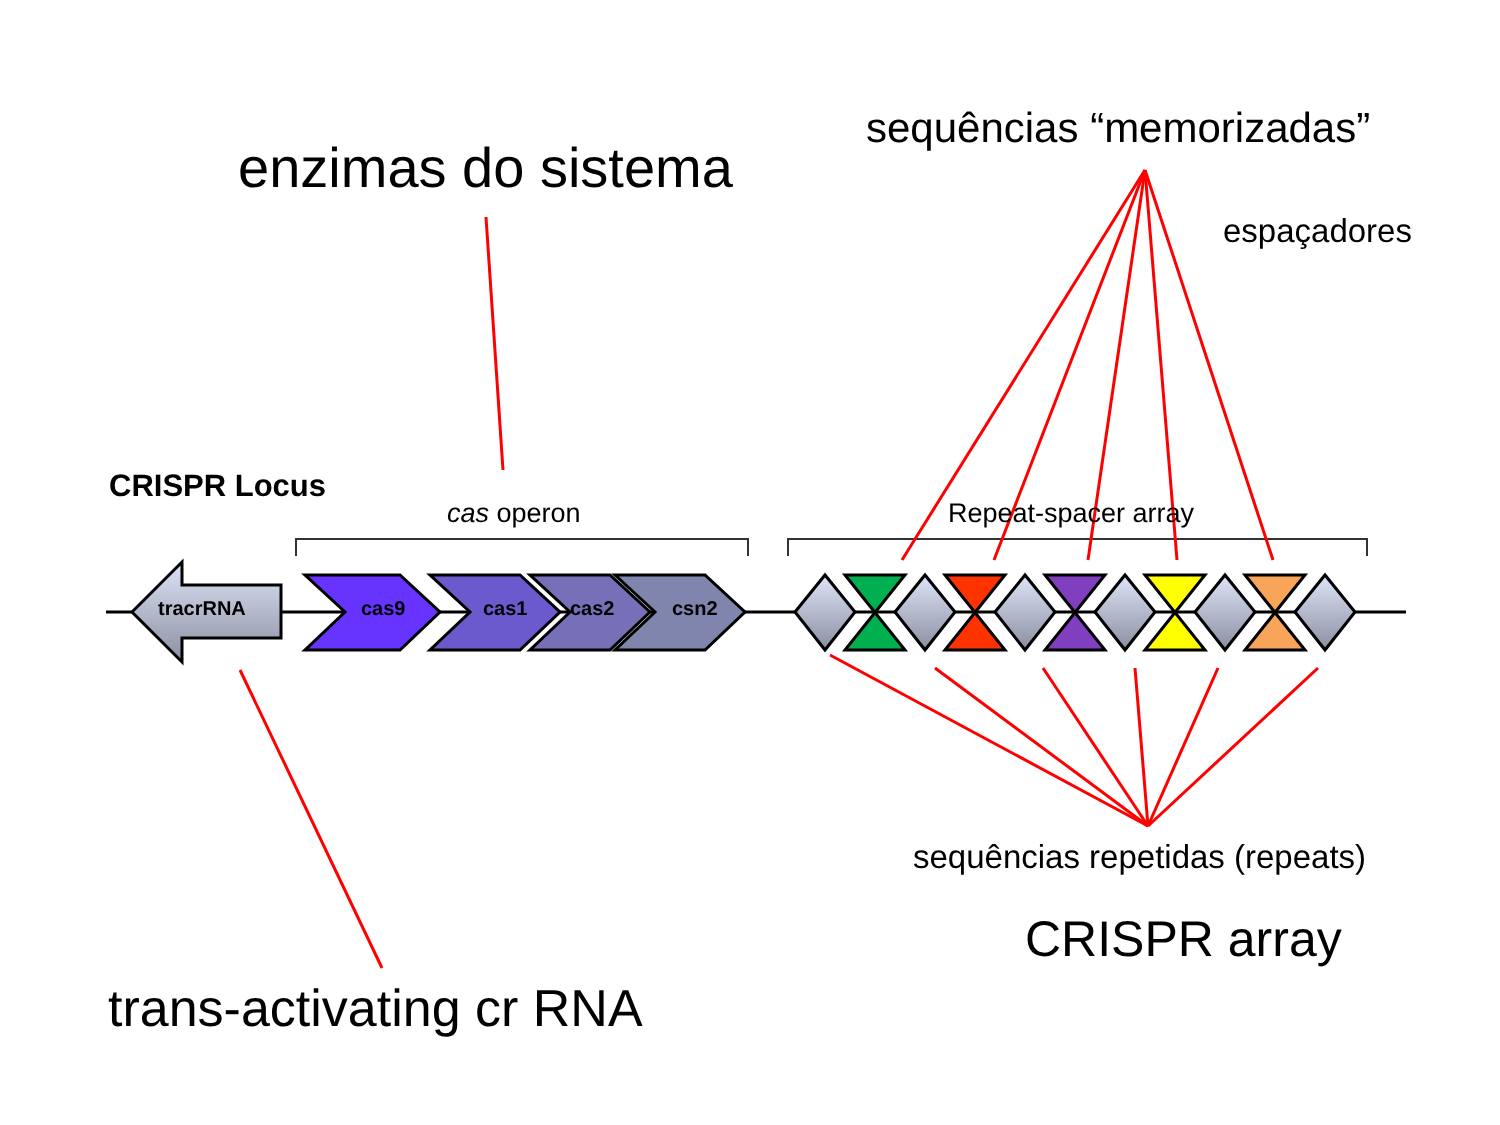enzimas do sistema
sequências “memorizadas”
espaçadores
CRISPR Locus
cas operon Repeat-spacer array
tracrRNA cas9 cas1 cas2 csn2
sequências repetidas (repeats)
CRISPR array
trans-activating cr RNA